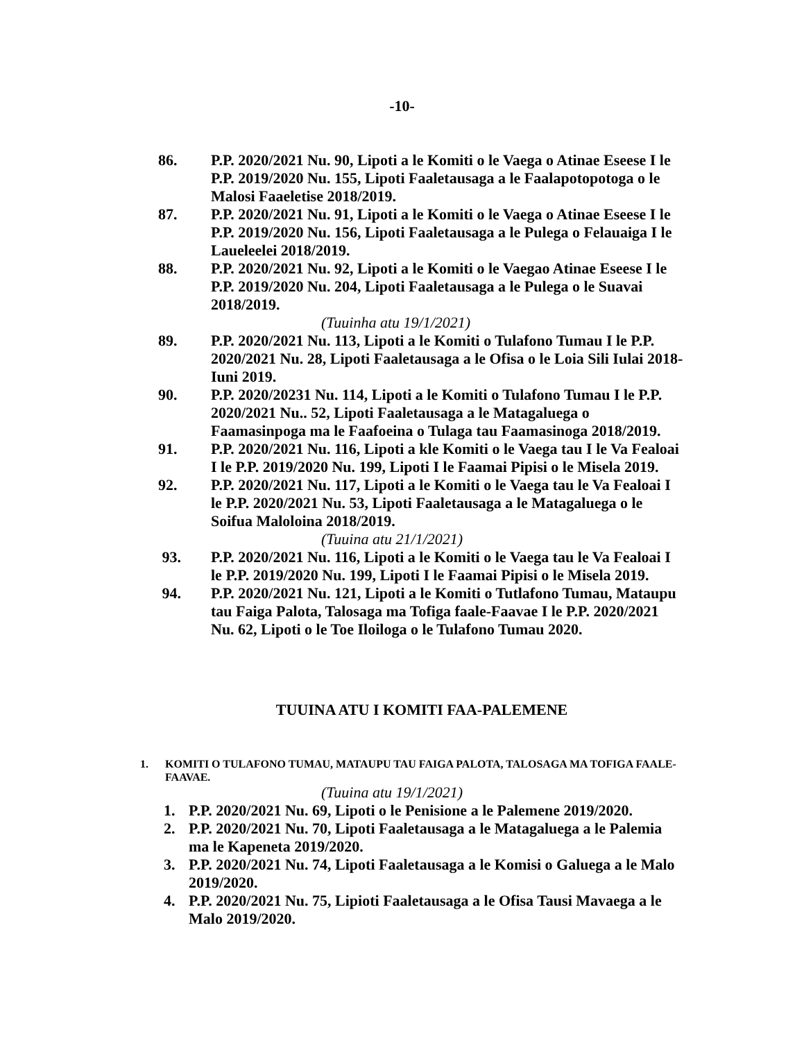-10-
86. P.P. 2020/2021 Nu. 90, Lipoti a le Komiti o le Vaega o Atinae Eseese I le P.P. 2019/2020 Nu. 155, Lipoti Faaletausaga a le Faalapotopotoga o le Malosi Faaeletise 2018/2019.
87. P.P. 2020/2021 Nu. 91, Lipoti a le Komiti o le Vaega o Atinae Eseese I le P.P. 2019/2020 Nu. 156, Lipoti Faaletausaga a le Pulega o Felauaiga I le Laueleelei 2018/2019.
88. P.P. 2020/2021 Nu. 92, Lipoti a le Komiti o le Vaegao Atinae Eseese I le P.P. 2019/2020 Nu. 204, Lipoti Faaletausaga a le Pulega o le Suavai 2018/2019.
(Tuuinha atu 19/1/2021)
89. P.P. 2020/2021 Nu. 113, Lipoti a le Komiti o Tulafono Tumau I le P.P. 2020/2021 Nu. 28, Lipoti Faaletausaga a le Ofisa o le Loia Sili Iulai 2018-Iuni 2019.
90. P.P. 2020/20231 Nu. 114, Lipoti a le Komiti o Tulafono Tumau I le P.P. 2020/2021 Nu.. 52, Lipoti Faaletausaga a le Matagaluega o Faamasinpoga ma le Faafoeina o Tulaga tau Faamasinoga 2018/2019.
91. P.P. 2020/2021 Nu. 116, Lipoti a kle Komiti o le Vaega tau I le Va Fealoai I le P.P. 2019/2020 Nu. 199, Lipoti I le Faamai Pipisi o le Misela 2019.
92. P.P. 2020/2021 Nu. 117, Lipoti a le Komiti o le Vaega tau le Va Fealoai I le P.P. 2020/2021 Nu. 53, Lipoti Faaletausaga a le Matagaluega o le Soifua Maloloina 2018/2019.
(Tuuina atu 21/1/2021)
93. P.P. 2020/2021 Nu. 116, Lipoti a le Komiti o le Vaega tau le Va Fealoai I le P.P. 2019/2020 Nu. 199, Lipoti I le Faamai Pipisi o le Misela 2019.
94. P.P. 2020/2021 Nu. 121, Lipoti a le Komiti o Tutlafono Tumau, Mataupu tau Faiga Palota, Talosaga ma Tofiga faale-Faavae I le P.P. 2020/2021 Nu. 62, Lipoti o le Toe Iloiloga o le Tulafono Tumau 2020.
TUUINA ATU I KOMITI FAA-PALEMENE
1. KOMITI O TULAFONO TUMAU, MATAUPU TAU FAIGA PALOTA, TALOSAGA MA TOFIGA FAALE-FAAVAE.
(Tuuina atu 19/1/2021)
1. P.P. 2020/2021 Nu. 69, Lipoti o le Penisione a le Palemene 2019/2020.
2. P.P. 2020/2021 Nu. 70, Lipoti Faaletausaga a le Matagaluega a le Palemia ma le Kapeneta 2019/2020.
3. P.P. 2020/2021 Nu. 74, Lipoti Faaletausaga a le Komisi o Galuega a le Malo 2019/2020.
4. P.P. 2020/2021 Nu. 75, Lipioti Faaletausaga a le Ofisa Tausi Mavaega a le Malo 2019/2020.